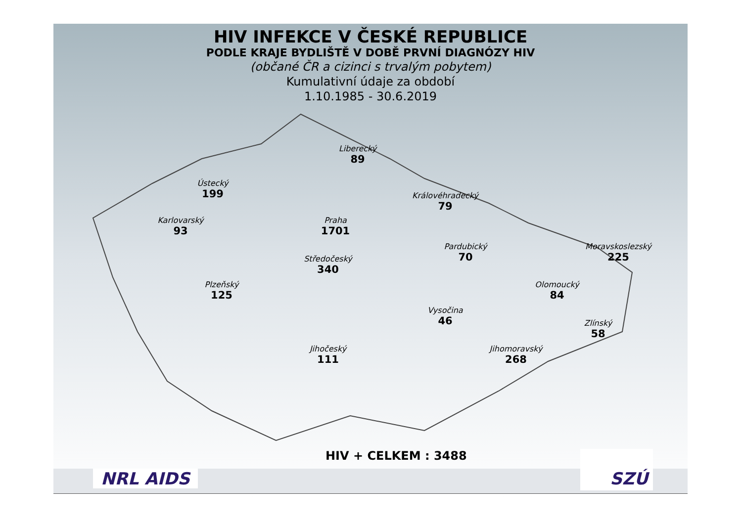HIV INFEKCE V ČESKÉ REPUBLICE
PODLE KRAJE BYDLIŠTĚ V DOBĚ PRVNÍ DIAGNÓZY HIV
(občané ČR a cizinci s trvalým pobytem)
Kumulativní údaje za období
1.10.1985 - 30.6.2019
Liberecký
89
Ústecký
199
Královéhradecký
79
Karlovarský
93
Praha
1701
Pardubický
70
Moravskoslezský
225
Středočeský
340
Plzeňský
125
Olomoucký
84
Vysočina
46
Zlínský
58
Jihočeský
111
Jihomoravský
268
HIV + CELKEM : 3488
NRL AIDS
SZÚ